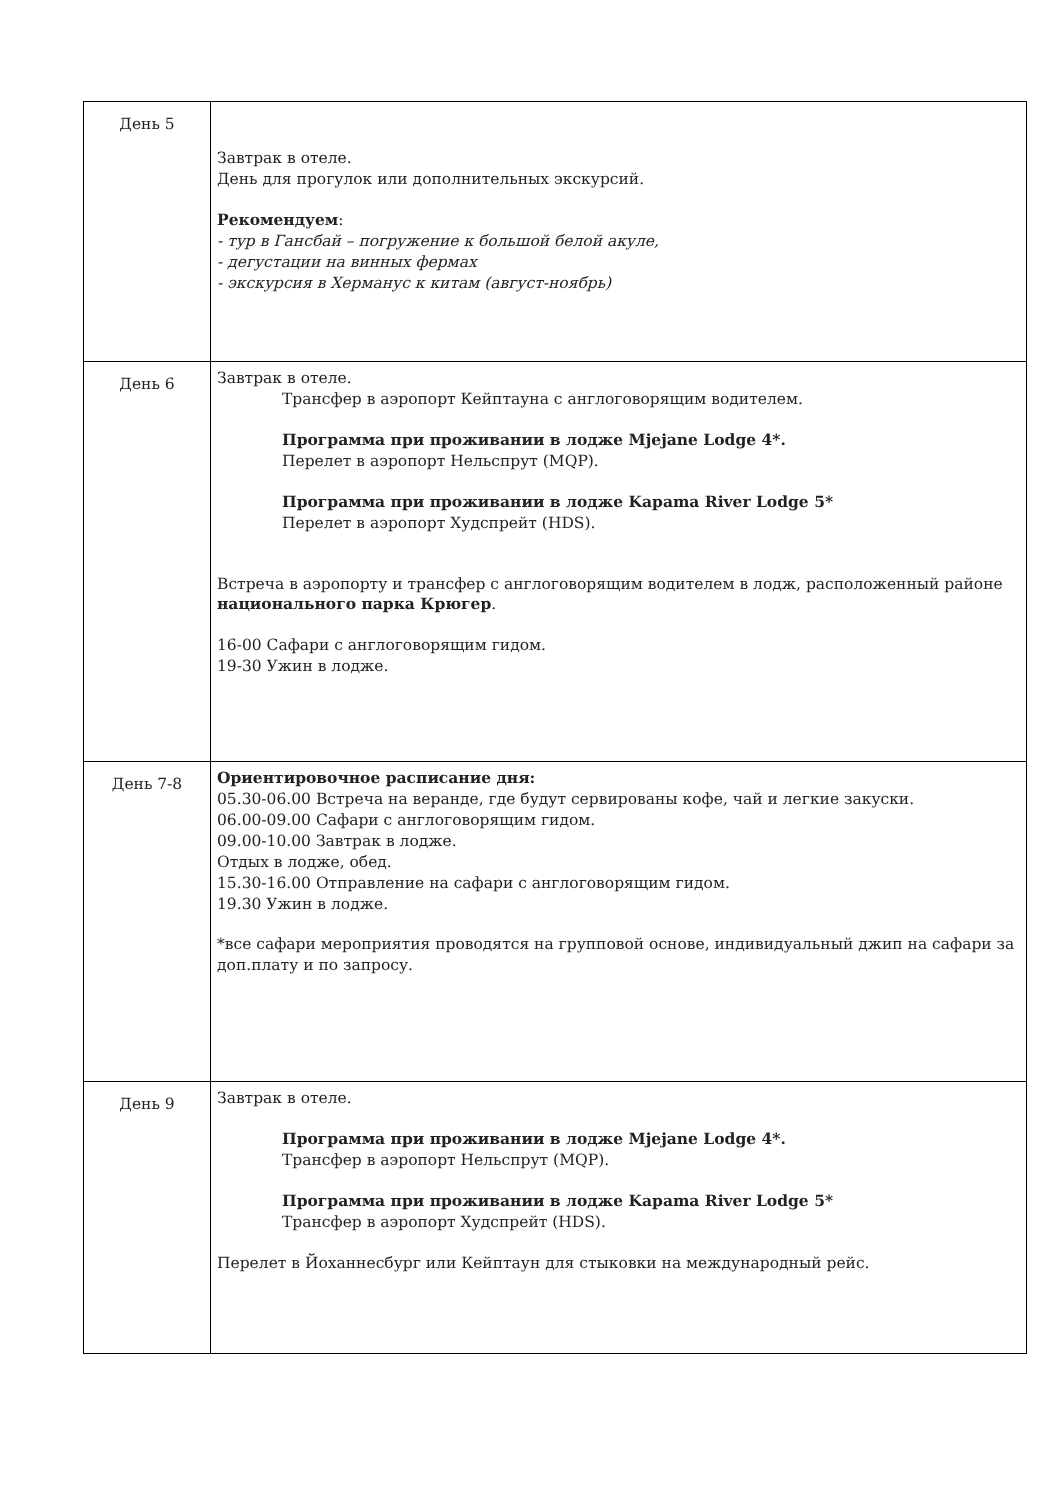| День 5 | Завтрак в отеле. День для прогулок или дополнительных экскурсий. Рекомендуем : - тур в Гансбай – погружение к большой белой акуле, - дегустации на винных фермах - экскурсия в Херманус к китам (август-ноябрь) |
| День 6 | Завтрак в отеле. Трансфер в аэропорт Кейптауна с англоговорящим водителем. Программа при проживании в лодже Mjejane Lodge 4*. Перелет в аэропорт Нельспрут (MQP). Программа при проживании в лодже Kapama River Lodge 5* Перелет в аэропорт Худспрейт (HDS). Встреча в аэропорту и трансфер с англоговорящим водителем в лодж, расположенный районе национального парка Крюгер . 16-00 Сафари с англоговорящим гидом. 19-30 Ужин в лодже. |
| День 7-8 | Ориентировочное расписание дня: 05.30-06.00 Встреча на веранде, где будут сервированы кофе, чай и легкие закуски. 06.00-09.00 Сафари с англоговорящим гидом. 09.00-10.00 Завтрак в лодже. Отдых в лодже, обед. 15.30-16.00 Отправление на сафари с англоговорящим гидом. 19.30 Ужин в лодже. *все сафари мероприятия проводятся на групповой основе, индивидуальный джип на сафари за доп.плату и по запросу. |
| День 9 | Завтрак в отеле. Программа при проживании в лодже Mjejane Lodge 4*. Трансфер в аэропорт Нельспрут (MQP). Программа при проживании в лодже Kapama River Lodge 5* Трансфер в аэропорт Худспрейт (HDS). Перелет в Йоханнесбург или Кейптаун для стыковки на международный рейс. |